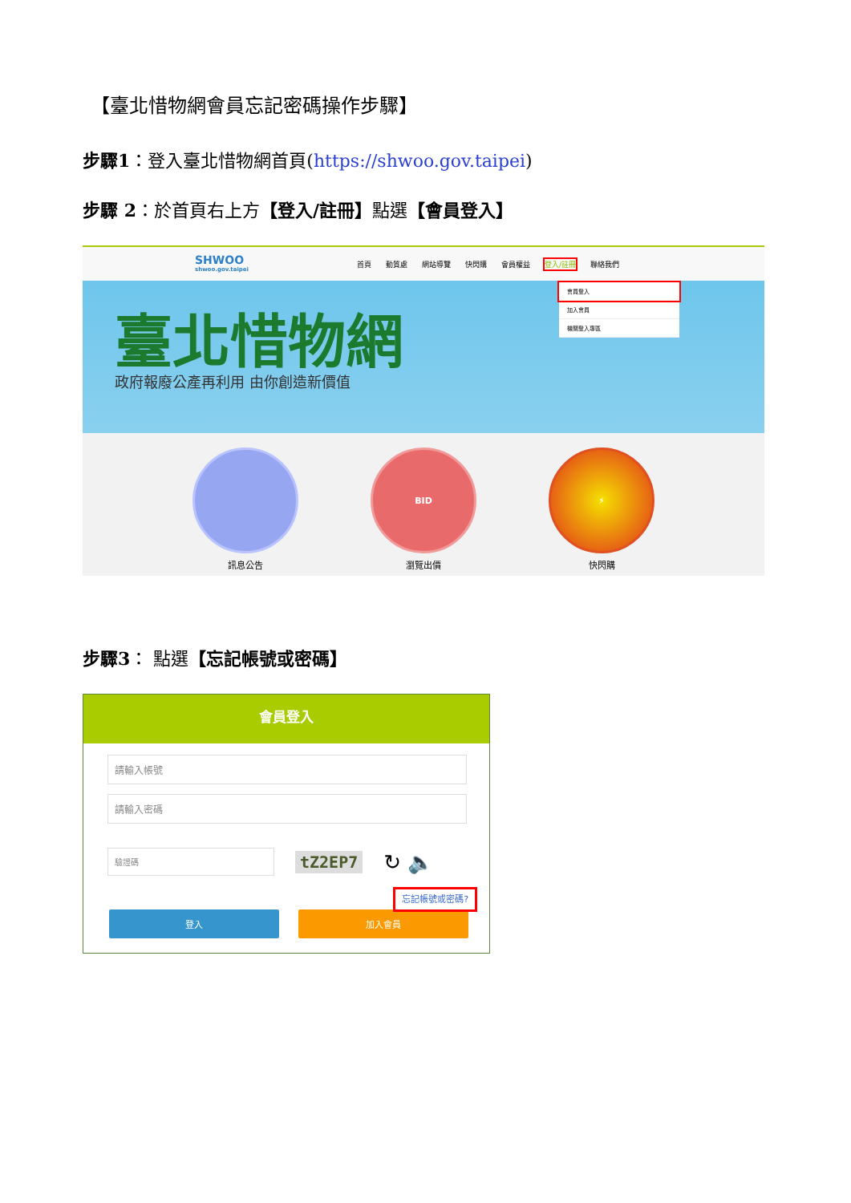【臺北惜物網會員忘記密碼操作步驟】
步驟1：登入臺北惜物網首頁(https://shwoo.gov.taipei)
步驟 2：於首頁右上方【登入/註冊】點選【會員登入】
SHWOO
shwoo.gov.taipei
首頁 動質處 網站導覽 快閃購 會員權益 登入/註冊 聯絡我們
會員登入
加入會員
機關登入專區
臺北惜物網
政府報廢公產再利用 由你創造新價值
訊息公告
BID
瀏覽出價
⚡
快閃購
步驟3： 點選【忘記帳號或密碼】
會員登入
請輸入帳號
請輸入密碼
驗證碼
tZ2EP7 ↻ 🔈
忘記帳號或密碼?
登入 加入會員